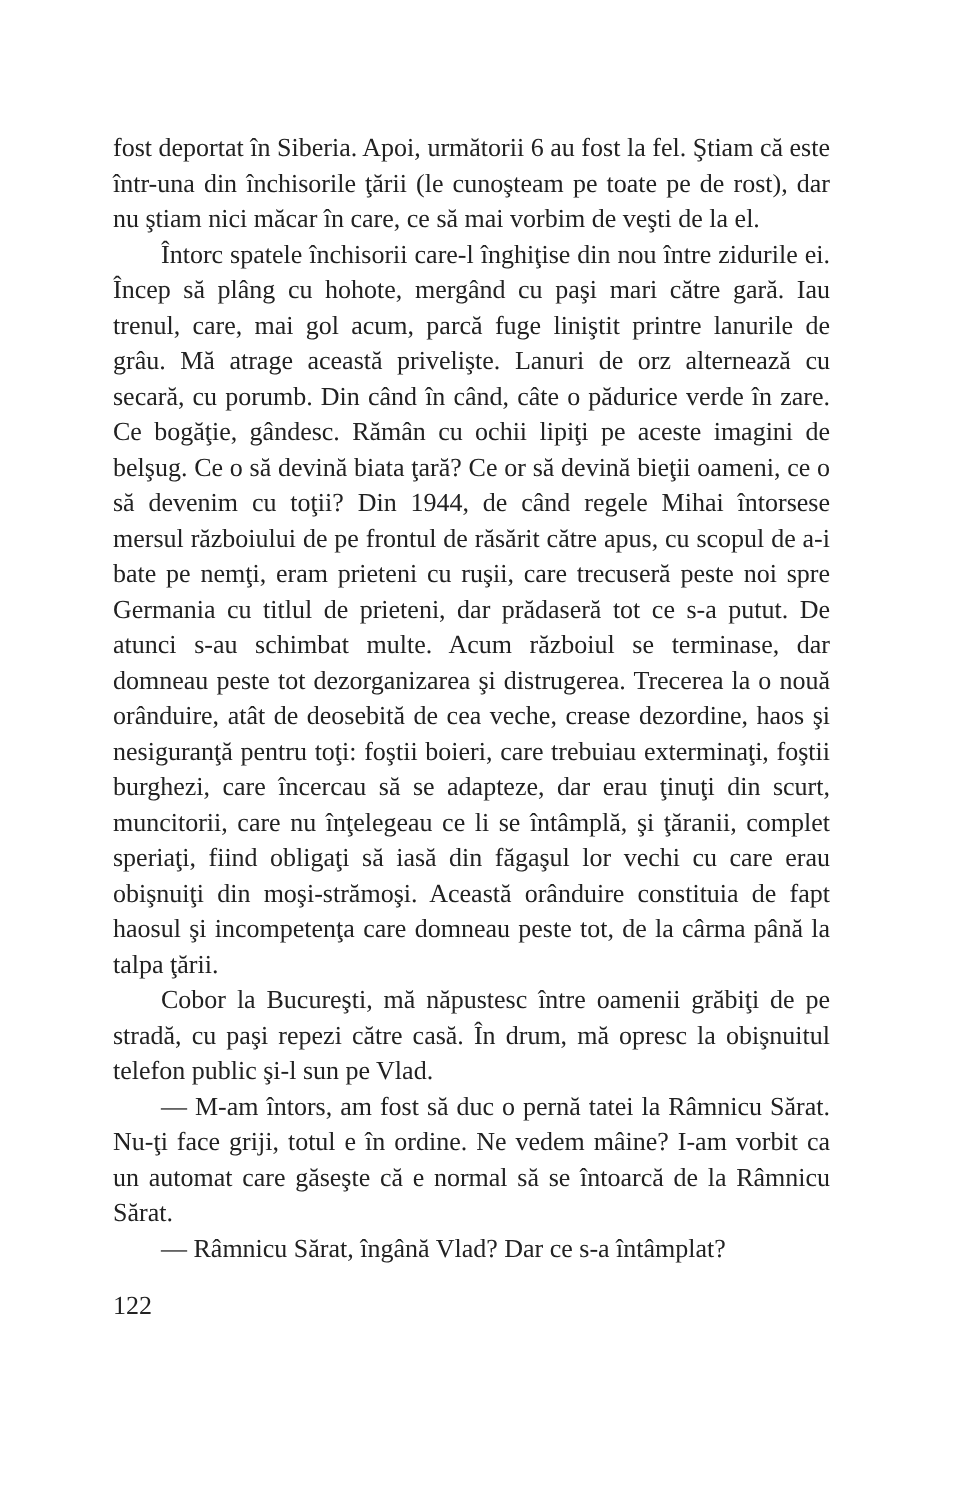fost deportat în Siberia. Apoi, următorii 6 au fost la fel. Ştiam că este într-una din închisorile ţării (le cunoşteam pe toate pe de rost), dar nu ştiam nici măcar în care, ce să mai vorbim de veşti de la el.
Întorc spatele închisorii care-l înghiţise din nou între zidurile ei. Încep să plâng cu hohote, mergând cu paşi mari către gară. Iau trenul, care, mai gol acum, parcă fuge liniştit printre lanurile de grâu. Mă atrage această privelişte. Lanuri de orz alternează cu secară, cu porumb. Din când în când, câte o pădurice verde în zare. Ce bogăţie, gândesc. Rămân cu ochii lipiţi pe aceste imagini de belşug. Ce o să devină biata ţară? Ce or să devină bieţii oameni, ce o să devenim cu toţii? Din 1944, de când regele Mihai întorsese mersul războiului de pe frontul de răsărit către apus, cu scopul de a-i bate pe nemţi, eram prieteni cu ruşii, care trecuseră peste noi spre Germania cu titlul de prieteni, dar prădaseră tot ce s-a putut. De atunci s-au schimbat multe. Acum războiul se terminase, dar domneau peste tot dezorganizarea şi distrugerea. Trecerea la o nouă orânduire, atât de deosebită de cea veche, crease dezordine, haos şi nesiguranţă pentru toţi: foştii boieri, care trebuiau exterminaţi, foştii burghezi, care încercau să se adapteze, dar erau ţinuţi din scurt, muncitorii, care nu înţelegeau ce li se întâmplă, şi ţăranii, complet speriaţi, fiind obligaţi să iasă din făgaşul lor vechi cu care erau obişnuiţi din moşi-strămoşi. Această orânduire constituia de fapt haosul şi incompetenţa care domneau peste tot, de la cârma până la talpa ţării.
Cobor la Bucureşti, mă năpustesc între oamenii grăbiţi de pe stradă, cu paşi repezi către casă. În drum, mă opresc la obişnuitul telefon public şi-l sun pe Vlad.
— M-am întors, am fost să duc o pernă tatei la Râmnicu Sărat. Nu-ţi face griji, totul e în ordine. Ne vedem mâine? I-am vorbit ca un automat care găseşte că e normal să se întoarcă de la Râmnicu Sărat.
— Râmnicu Sărat, îngână Vlad? Dar ce s-a întâmplat?
122